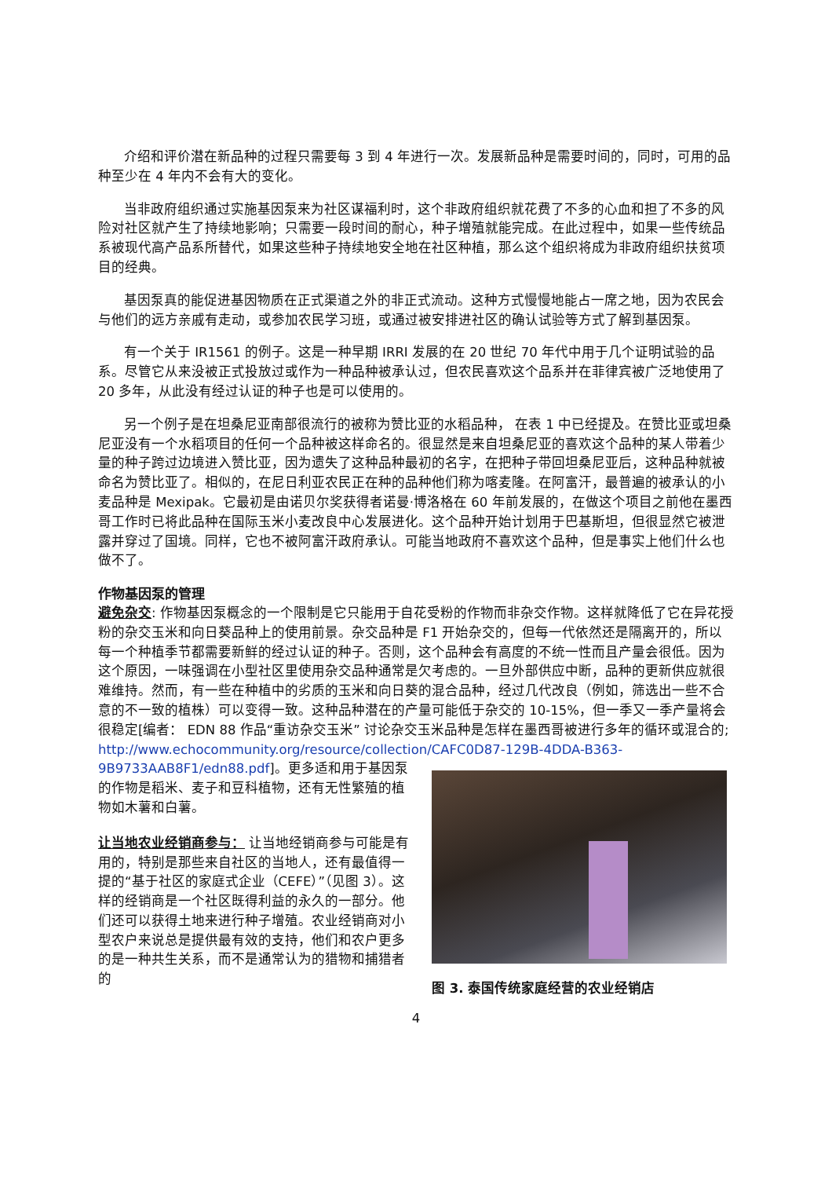介绍和评价潜在新品种的过程只需要每 3 到 4 年进行一次。发展新品种是需要时间的，同时，可用的品种至少在 4 年内不会有大的变化。
当非政府组织通过实施基因泵来为社区谋福利时，这个非政府组织就花费了不多的心血和担了不多的风险对社区就产生了持续地影响；只需要一段时间的耐心，种子增殖就能完成。在此过程中，如果一些传统品系被现代高产品系所替代，如果这些种子持续地安全地在社区种植，那么这个组织将成为非政府组织扶贫项目的经典。
基因泵真的能促进基因物质在正式渠道之外的非正式流动。这种方式慢慢地能占一席之地，因为农民会与他们的远方亲戚有走动，或参加农民学习班，或通过被安排进社区的确认试验等方式了解到基因泵。
有一个关于 IR1561 的例子。这是一种早期 IRRI 发展的在 20 世纪 70 年代中用于几个证明试验的品系。尽管它从来没被正式投放过或作为一种品种被承认过，但农民喜欢这个品系并在菲律宾被广泛地使用了 20 多年，从此没有经过认证的种子也是可以使用的。
另一个例子是在坦桑尼亚南部很流行的被称为赞比亚的水稻品种， 在表 1 中已经提及。在赞比亚或坦桑尼亚没有一个水稻项目的任何一个品种被这样命名的。很显然是来自坦桑尼亚的喜欢这个品种的某人带着少量的种子跨过边境进入赞比亚，因为遗失了这种品种最初的名字，在把种子带回坦桑尼亚后，这种品种就被命名为赞比亚了。相似的，在尼日利亚农民正在种的品种他们称为喀麦隆。在阿富汗，最普遍的被承认的小麦品种是 Mexipak。它最初是由诺贝尔奖获得者诺曼·博洛格在 60 年前发展的，在做这个项目之前他在墨西哥工作时已将此品种在国际玉米小麦改良中心发展进化。这个品种开始计划用于巴基斯坦，但很显然它被泄露并穿过了国境。同样，它也不被阿富汗政府承认。可能当地政府不喜欢这个品种，但是事实上他们什么也做不了。
作物基因泵的管理
避免杂交: 作物基因泵概念的一个限制是它只能用于自花受粉的作物而非杂交作物。这样就降低了它在异花授粉的杂交玉米和向日葵品种上的使用前景。杂交品种是 F1 开始杂交的，但每一代依然还是隔离开的，所以每一个种植季节都需要新鲜的经过认证的种子。否则，这个品种会有高度的不统一性而且产量会很低。因为这个原因，一味强调在小型社区里使用杂交品种通常是欠考虑的。一旦外部供应中断，品种的更新供应就很难维持。然而，有一些在种植中的劣质的玉米和向日葵的混合品种，经过几代改良（例如，筛选出一些不合意的不一致的植株）可以变得一致。这种品种潜在的产量可能低于杂交的 10-15%，但一季又一季产量将会很稳定[编者： EDN 88 作品“重访杂交玉米” 讨论杂交玉米品种是怎样在墨西哥被进行多年的循环或混合的; http://www.echocommunity.org/resource/collection/CAFC0D87-129B-4DDA-B363-
9B9733AAB8F1/edn88.pdf]。更多适和用于基因泵的作物是稻米、麦子和豆科植物，还有无性繁殖的植物如木薯和白薯。
让当地农业经销商参与： 让当地经销商参与可能是有用的，特别是那些来自社区的当地人，还有最值得一提的“基于社区的家庭式企业（CEFE）”（见图 3）。这样的经销商是一个社区既得利益的永久的一部分。他们还可以获得土地来进行种子增殖。农业经销商对小型农户来说总是提供最有效的支持，他们和农户更多的是一种共生关系，而不是通常认为的猎物和捕猎者的
图 3. 泰国传统家庭经营的农业经销店
4